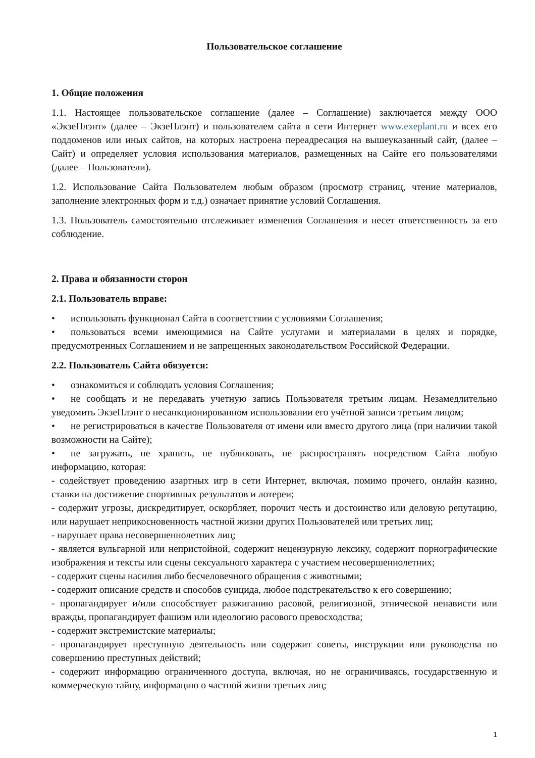Пользовательское соглашение
1. Общие положения
1.1. Настоящее пользовательское соглашение (далее – Соглашение) заключается между ООО «ЭкзеПлэнт» (далее – ЭкзеПлэнт) и пользователем сайта в сети Интернет www.exeplant.ru и всех его поддоменов или иных сайтов, на которых настроена переадресация на вышеуказанный сайт, (далее – Сайт) и определяет условия использования материалов, размещенных на Сайте его пользователями (далее – Пользователи).
1.2. Использование Сайта Пользователем любым образом (просмотр страниц, чтение материалов, заполнение электронных форм и т.д.) означает принятие условий Соглашения.
1.3. Пользователь самостоятельно отслеживает изменения Соглашения и несет ответственность за его соблюдение.
2. Права и обязанности сторон
2.1. Пользователь вправе:
• использовать функционал Сайта в соответствии с условиями Соглашения;
• пользоваться всеми имеющимися на Сайте услугами и материалами в целях и порядке, предусмотренных Соглашением и не запрещенных законодательством Российской Федерации.
2.2. Пользователь Сайта обязуется:
• ознакомиться и соблюдать условия Соглашения;
• не сообщать и не передавать учетную запись Пользователя третьим лицам. Незамедлительно уведомить ЭкзеПлэнт о несанкционированном использовании его учётной записи третьим лицом;
• не регистрироваться в качестве Пользователя от имени или вместо другого лица (при наличии такой возможности на Сайте);
• не загружать, не хранить, не публиковать, не распространять посредством Сайта любую информацию, которая:
- содействует проведению азартных игр в сети Интернет, включая, помимо прочего, онлайн казино, ставки на достижение спортивных результатов и лотереи;
- содержит угрозы, дискредитирует, оскорбляет, порочит честь и достоинство или деловую репутацию, или нарушает неприкосновенность частной жизни других Пользователей или третьих лиц;
- нарушает права несовершеннолетних лиц;
- является вульгарной или непристойной, содержит нецензурную лексику, содержит порнографические изображения и тексты или сцены сексуального характера с участием несовершеннолетних;
- содержит сцены насилия либо бесчеловечного обращения с животными;
- содержит описание средств и способов суицида, любое подстрекательство к его совершению;
- пропагандирует и/или способствует разжиганию расовой, религиозной, этнической ненависти или вражды, пропагандирует фашизм или идеологию расового превосходства;
- содержит экстремистские материалы;
- пропагандирует преступную деятельность или содержит советы, инструкции или руководства по совершению преступных действий;
- содержит информацию ограниченного доступа, включая, но не ограничиваясь, государственную и коммерческую тайну, информацию о частной жизни третьих лиц;
1